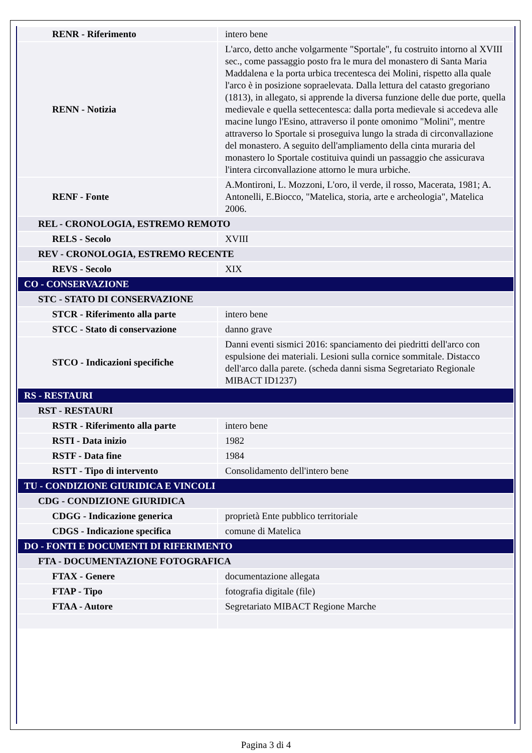| RENR - Riferimento | intero bene |
| RENN - Notizia | L'arco, detto anche volgarmente "Sportale", fu costruito intorno al XVIII sec., come passaggio posto fra le mura del monastero di Santa Maria Maddalena e la porta urbica trecentesca dei Molini, rispetto alla quale l'arco è in posizione sopraelevata. Dalla lettura del catasto gregoriano (1813), in allegato, si apprende la diversa funzione delle due porte, quella medievale e quella settecentesca: dalla porta medievale si accedeva alle macine lungo l'Esino, attraverso il ponte omonimo "Molini", mentre attraverso lo Sportale si proseguiva lungo la strada di circonvallazione del monastero. A seguito dell'ampliamento della cinta muraria del monastero lo Sportale costituiva quindi un passaggio che assicurava l'intera circonvallazione attorno le mura urbiche. |
| RENF - Fonte | A.Montironi, L. Mozzoni, L'oro, il verde, il rosso, Macerata, 1981; A. Antonelli, E.Biocco, "Matelica, storia, arte e archeologia", Matelica 2006. |
| REL - CRONOLOGIA, ESTREMO REMOTO | |
| RELS - Secolo | XVIII |
| REV - CRONOLOGIA, ESTREMO RECENTE | |
| REVS - Secolo | XIX |
| CO - CONSERVAZIONE | |
| STC - STATO DI CONSERVAZIONE | |
| STCR - Riferimento alla parte | intero bene |
| STCC - Stato di conservazione | danno grave |
| STCO - Indicazioni specifiche | Danni eventi sismici 2016: spanciamento dei piedritti dell'arco con espulsione dei materiali. Lesioni sulla cornice sommitale. Distacco dell'arco dalla parete. (scheda danni sisma Segretariato Regionale MIBACT ID1237) |
| RS - RESTAURI | |
| RST - RESTAURI | |
| RSTR - Riferimento alla parte | intero bene |
| RSTI - Data inizio | 1982 |
| RSTF - Data fine | 1984 |
| RSTT - Tipo di intervento | Consolidamento dell'intero bene |
| TU - CONDIZIONE GIURIDICA E VINCOLI | |
| CDG - CONDIZIONE GIURIDICA | |
| CDGG - Indicazione generica | proprietà Ente pubblico territoriale |
| CDGS - Indicazione specifica | comune di Matelica |
| DO - FONTI E DOCUMENTI DI RIFERIMENTO | |
| FTA - DOCUMENTAZIONE FOTOGRAFICA | |
| FTAX - Genere | documentazione allegata |
| FTAP - Tipo | fotografia digitale (file) |
| FTAA - Autore | Segretariato MIBACT Regione Marche |
Pagina 3 di 4